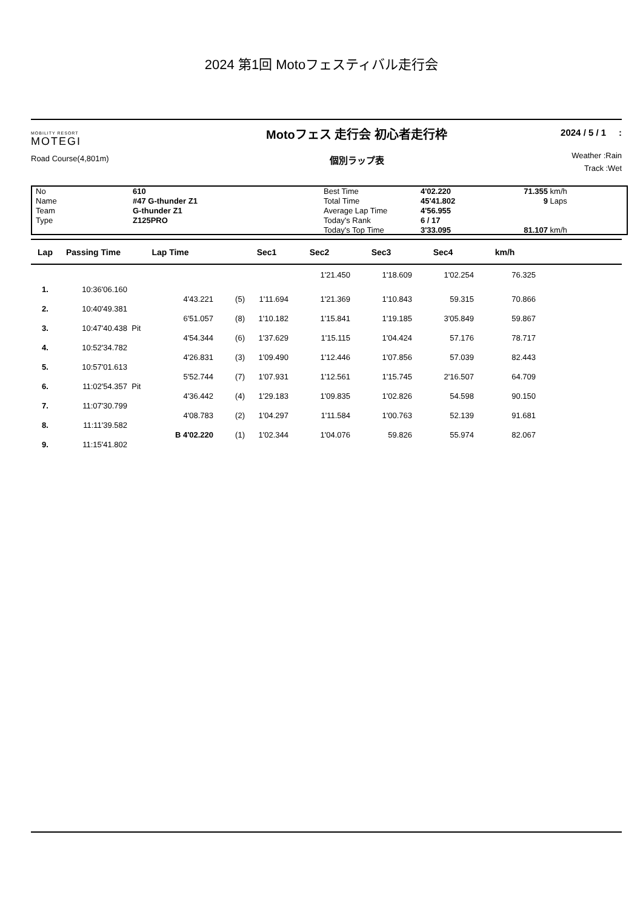2024 第1回 Motoフェスティバル走行会
MOBILITY RESORT
MOTEGI
Road Course(4,801m)
Motoフェス 走行会 初心者走行枠
個別ラップ表
2024 / 5 / 1 :
Weather :Rain
Track :Wet
No
Name
Team
Type
610
#47 G-thunder Z1
G-thunder Z1
Z125PRO
Best Time
Total Time
Average Lap Time
Today's Rank
Today's Top Time
4'02.220
45'41.802
4'56.955
6 / 17
3'33.095
71.355
9
81.107
km/h
Laps
km/h
| Lap | Passing Time | Lap Time | | Sec1 | Sec2 | Sec3 | Sec4 | km/h | |
| --- | --- | --- | --- | --- | --- | --- | --- | --- | --- |
| | | | | | 1'21.450 | 1'18.609 | 1'02.254 | 76.325 | |
| 1. | 10:36'06.160 | | | | | | | | |
| | | 4'43.221 | (5) | 1'11.694 | 1'21.369 | 1'10.843 | 59.315 | 70.866 | |
| 2. | 10:40'49.381 | | | | | | | | |
| | | 6'51.057 | (8) | 1'10.182 | 1'15.841 | 1'19.185 | 3'05.849 | 59.867 | |
| 3. | 10:47'40.438 | Pit | | | | | | | |
| | | 4'54.344 | (6) | 1'37.629 | 1'15.115 | 1'04.424 | 57.176 | 78.717 | |
| 4. | 10:52'34.782 | | | | | | | | |
| | | 4'26.831 | (3) | 1'09.490 | 1'12.446 | 1'07.856 | 57.039 | 82.443 | |
| 5. | 10:57'01.613 | | | | | | | | |
| | | 5'52.744 | (7) | 1'07.931 | 1'12.561 | 1'15.745 | 2'16.507 | 64.709 | |
| 6. | 11:02'54.357 | Pit | | | | | | | |
| | | 4'36.442 | (4) | 1'29.183 | 1'09.835 | 1'02.826 | 54.598 | 90.150 | |
| 7. | 11:07'30.799 | | | | | | | | |
| | | 4'08.783 | (2) | 1'04.297 | 1'11.584 | 1'00.763 | 52.139 | 91.681 | |
| 8. | 11:11'39.582 | | | | | | | | |
| | | B 4'02.220 | (1) | 1'02.344 | 1'04.076 | 59.826 | 55.974 | 82.067 | |
| 9. | 11:15'41.802 | | | | | | | | |